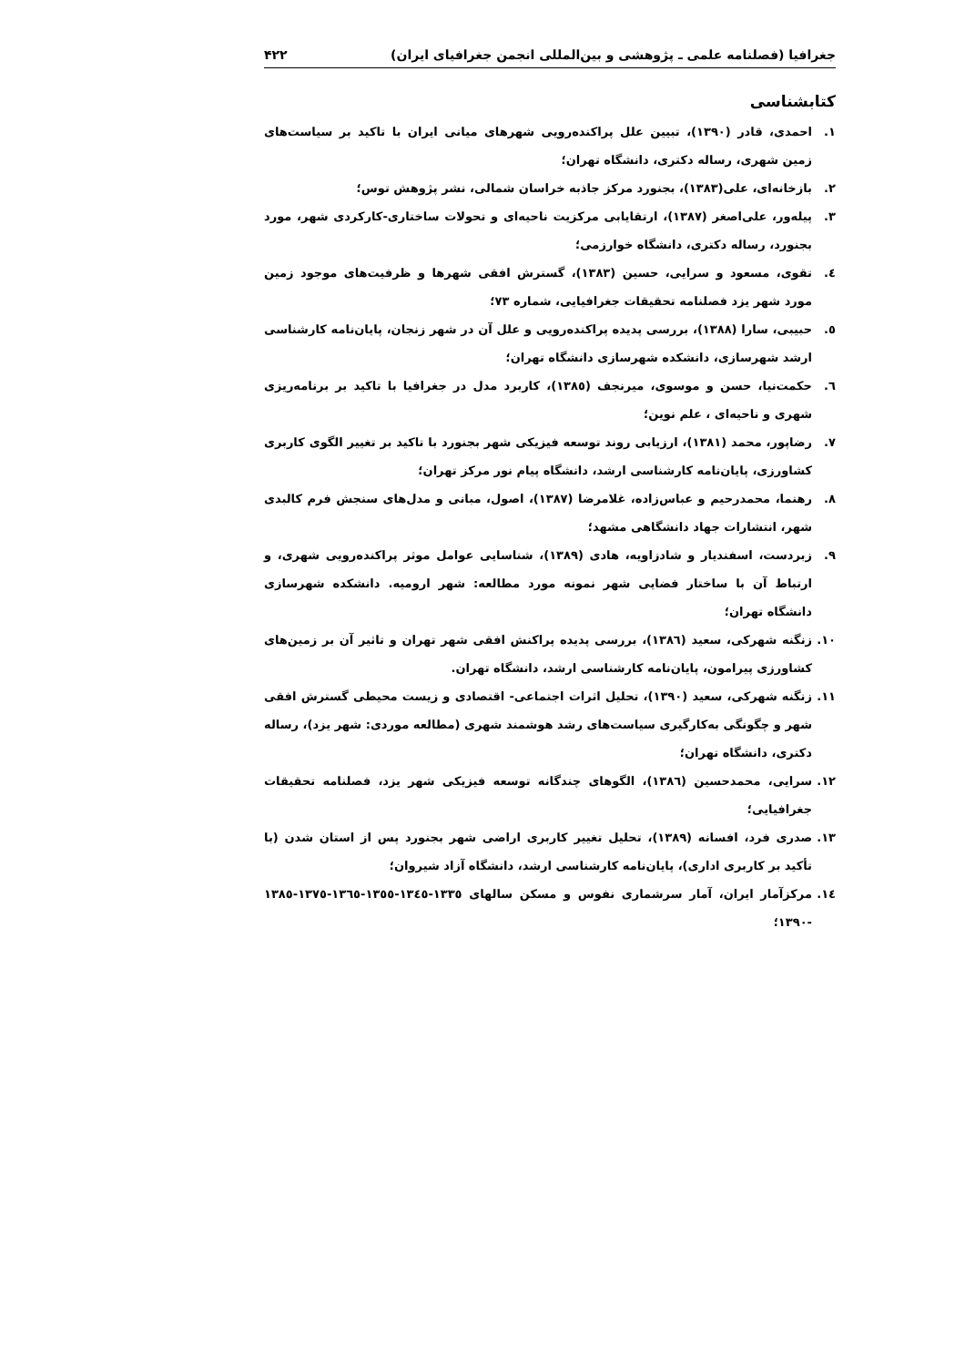جغرافیا (فصلنامه علمی ـ پژوهشی و بین‌المللی انجمن جغرافیای ایران) ۴۲۲
کتابشناسی
۱. احمدی، قادر (۱۳۹۰)، تبیین علل پراکنده‌رویی شهرهای میانی ایران با تاکید بر سیاست‌های زمین شهری، رساله دکتری، دانشگاه تهران؛
۲. بازخانه‌ای، علی(۱۳۸۳)، بجنورد مرکز جاذبه خراسان شمالی، نشر پژوهش توس؛
۳. پیله‌ور، علی‌اصغر (۱۳۸۷)، ارتقایابی مرکزیت ناحیه‌ای و تحولات ساختاری-کارکردی شهر، مورد بجنورد، رساله دکتری، دانشگاه خوارزمی؛
٤. تقوی، مسعود و سرایی، حسین (۱۳۸۳)، گسترش افقی شهرها و ظرفیت‌های موجود زمین مورد شهر یزد فصلنامه تحقیقات جغرافیایی، شماره ۷۳؛
٥. حبیبی، سارا (۱۳۸۸)، بررسی پدیده پراکنده‌رویی و علل آن در شهر زنجان، پایان‌نامه کارشناسی ارشد شهرسازی، دانشکده شهرسازی دانشگاه تهران؛
٦. حکمت‌نیا، حسن و موسوی، میرنجف (۱۳۸٥)، کاربرد مدل در جغرافیا با تاکید بر برنامه‌ریزی شهری و ناحیه‌ای ، علم نوین؛
۷. رضاپور، محمد (۱۳۸۱)، ارزیابی روند توسعه فیزیکی شهر بجنورد با تاکید بر تغییر الگوی کاربری کشاورزی، پایان‌نامه کارشناسی ارشد، دانشگاه پیام نور مرکز تهران؛
۸. رهنما، محمدرحیم و عباس‌زاده، غلامرضا (۱۳۸۷)، اصول، مبانی و مدل‌های سنجش فرم کالبدی شهر، انتشارات جهاد دانشگاهی مشهد؛
۹. زبردست، اسفندیار و شادزاویه، هادی (۱۳۸۹)، شناسایی عوامل موثر پراکنده‌رویی شهری، و ارتباط آن با ساختار فضایی شهر نمونه مورد مطالعه: شهر ارومیه. دانشکده شهرسازی دانشگاه تهران؛
۱۰. زنگنه شهرکی، سعید (۱۳۸٦)، بررسی پدیده پراکنش افقی شهر تهران و تاثیر آن بر زمین‌های کشاورزی پیرامون، پایان‌نامه کارشناسی ارشد، دانشگاه تهران.
۱۱. زنگنه شهرکی، سعید (۱۳۹۰)، تحلیل اثرات اجتماعی- اقتصادی و زیست محیطی گسترش افقی شهر و چگونگی به‌کارگیری سیاست‌های رشد هوشمند شهری (مطالعه موردی: شهر یزد)، رساله دکتری، دانشگاه تهران؛
۱۲. سرایی، محمدحسین (۱۳۸٦)، الگوهای چندگانه توسعه فیزیکی شهر یزد، فصلنامه تحقیقات جغرافیایی؛
۱۳. صدری فرد، افسانه (۱۳۸۹)، تحلیل تغییر کاربری اراضی شهر بجنورد پس از استان شدن (با تأکید بر کاربری اداری)، پایان‌نامه کارشناسی ارشد، دانشگاه آزاد شیروان؛
۱٤. مرکزآمار ایران، آمار سرشماری نفوس و مسکن سالهای ۱۳۳٥-۱۳٤٥-۱۳٥٥-۱۳٦٥-۱۳۷٥-۱۳۸٥ -۱۳۹۰؛